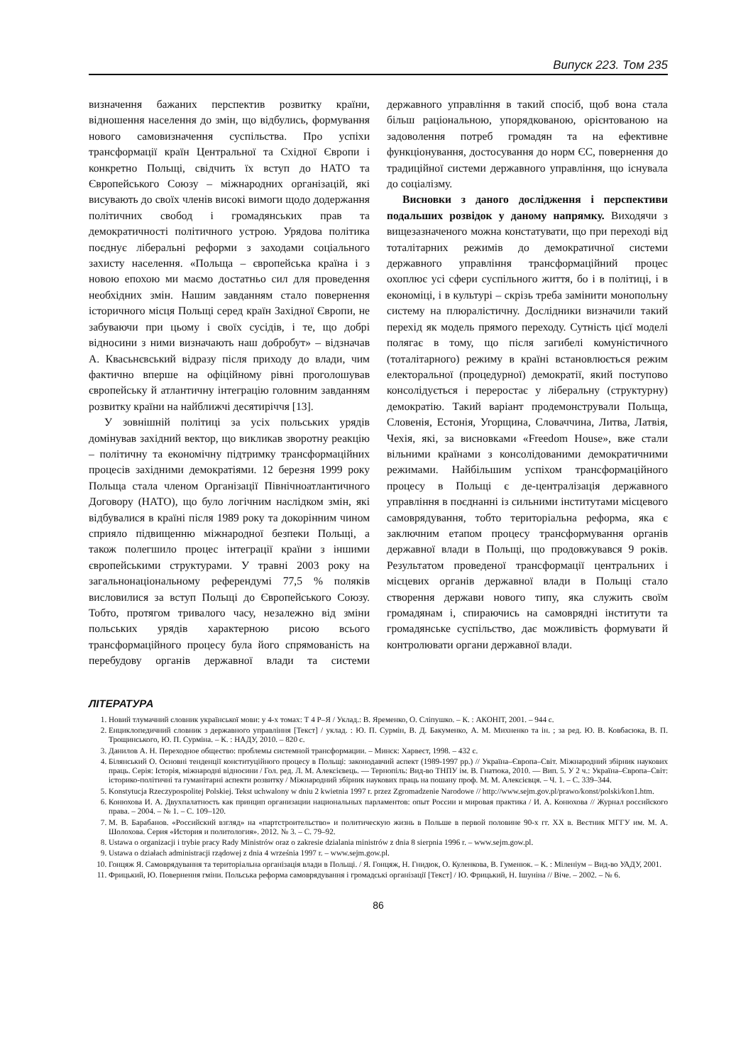Випуск 223. Том 235
визначення бажаних перспектив розвитку країни, відношення населення до змін, що відбулись, формування нового самовизначення суспільства. Про успіхи трансформації країн Центральної та Східної Європи і конкретно Польщі, свідчить їх вступ до НАТО та Європейського Союзу – міжнародних організацій, які висувають до своїх членів високі вимоги щодо додержання політичних свобод і громадянських прав та демократичності політичного устрою. Урядова політика поєднує ліберальні реформи з заходами соціального захисту населення. «Польща – європейська країна і з новою епохою ми маємо достатньо сил для проведення необхідних змін. Нашим завданням стало повернення історичного місця Польщі серед країн Західної Європи, не забуваючи при цьому і своїх сусідів, і те, що добрі відносини з ними визначають наш добробут» – відзначав А. Квасьнєвський відразу після приходу до влади, чим фактично вперше на офіційному рівні проголошував європейську й атлантичну інтеграцію головним завданням розвитку країни на найближчі десятиріччя [13].
У зовнішній політиці за усіх польських урядів домінував західний вектор, що викликав зворотну реакцію – політичну та економічну підтримку трансформаційних процесів західними демократіями. 12 березня 1999 року Польща стала членом Організації Північноатлантичного Договору (НАТО), що було логічним наслідком змін, які відбувалися в країні після 1989 року та докорінним чином сприяло підвищенню міжнародної безпеки Польщі, а також полегшило процес інтеграції країни з іншими європейськими структурами. У травні 2003 року на загальнонаціональному референдумі 77,5 % поляків висловилися за вступ Польщі до Європейського Союзу. Тобто, протягом тривалого часу, незалежно від зміни польських урядів характерною рисою всього трансформаційного процесу була його спрямованість на перебудову органів державної влади та системи державного управління в такий спосіб, щоб вона стала більш раціональною, упорядкованою, орієнтованою на задоволення потреб громадян та на ефективне функціонування, достосування до норм ЄС, повернення до традиційної системи державного управління, що існувала до соціалізму.
Висновки з даного дослідження і перспективи подальших розвідок у даному напрямку. Виходячи з вищезазначеного можна констатувати, що при переході від тоталітарних режимів до демократичної системи державного управління трансформаційний процес охоплює усі сфери суспільного життя, бо і в політиці, і в економіці, і в культурі – скрізь треба замінити монопольну систему на плюралістичну. Дослідники визначили такий перехід як модель прямого переходу. Сутність цієї моделі полягає в тому, що після загибелі комуністичного (тоталітарного) режиму в країні встановлюється режим електоральної (процедурної) демократії, який поступово консолідується і переростає у ліберальну (структурну) демократію. Такий варіант продемонстрували Польща, Словенія, Естонія, Угорщина, Словаччина, Литва, Латвія, Чехія, які, за висновками «Freedom House», вже стали вільними країнами з консолідованими демократичними режимами. Найбільшим успіхом трансформаційного процесу в Польщі є де-централізація державного управління в поєднанні із сильними інститутами місцевого самоврядування, тобто територіальна реформа, яка є заключним етапом процесу трансформування органів державної влади в Польщі, що продовжувався 9 років. Результатом проведеної трансформації центральних і місцевих органів державної влади в Польщі стало створення держави нового типу, яка служить своїм громадянам і, спираючись на самоврядні інститути та громадянське суспільство, дає можливість формувати й контролювати органи державної влади.
ЛІТЕРАТУРА
1. Новий тлумачний словник української мови: у 4-х томах: Т 4 Р–Я / Уклад.: В. Яременко, О. Сліпушко. – К. : АКОНІТ, 2001. – 944 с.
2. Енциклопедичний словник з державного управління [Текст] / уклад. : Ю. П. Сурмін, В. Д. Бакуменко, А. М. Михненко та ін. ; за ред. Ю. В. Ковбасюка, В. П. Трощинського, Ю. П. Сурміна. – К. : НАДУ, 2010. – 820 с.
3. Данилов А. Н. Переходное общество: проблемы системной трансформации. – Минск: Харвест, 1998. – 432 с.
4. Білянський О. Основні тенденції конституційного процесу в Польщі: законодавчий аспект (1989-1997 рр.) // Україна–Європа–Світ. Міжнародний збірник наукових праць. Серія: Історія, міжнародні відносини / Гол. ред. Л. М. Алексієвець. — Тернопіль: Вид-во ТНПУ ім. В. Гнатюка, 2010. — Вип. 5. У 2 ч.: Україна–Європа–Світ: історико-політичні та гуманітарні аспекти розвитку / Міжнародний збірник наукових праць на пошану проф. М. М. Алексієвця. – Ч. 1. – С. 339–344.
5. Konstytucja Rzeczypospolitej Polskiej. Tekst uchwalony w dniu 2 kwietnia 1997 r. przez Zgromadzenie Narodowe // http://www.sejm.gov.pl/prawo/konst/polski/kon1.htm.
6. Конюхова И. А. Двухпалатность как принцип организации национальных парламентов: опыт России и мировая практика / И. А. Конюхова // Журнал российского права. – 2004. – № 1. – С. 109–120.
7. М. В. Барабанов. «Российский взгляд» на «партстроительство» и политическую жизнь в Польше в первой половине 90-х гг. XX в. Вестник МГГУ им. М. А. Шолохова. Серия «История и политология». 2012. № 3. – С. 79–92.
8. Ustawa o organizacji i trybie pracy Rady Ministrów oraz o zakresie dzialania ministrów z dnia 8 sierpnia 1996 r. – www.sejm.gow.pl.
9. Ustawa o działach administracji rządowej z dnia 4 września 1997 r. – www.sejm.gow.pl.
10. Гонцяж Я. Самоврядування та територіальна організація влади в Польщі. / Я. Гонцяж, Н. Гнидюк, О. Куленкова, В. Гуменюк. – К. : Міленіум – Вид-во УАДУ, 2001.
11. Фрицький, Ю. Повернення гміни. Польська реформа самоврядування і громадські організації [Текст] / Ю. Фрицький, Н. Ішуніна // Віче. – 2002. – № 6.
86